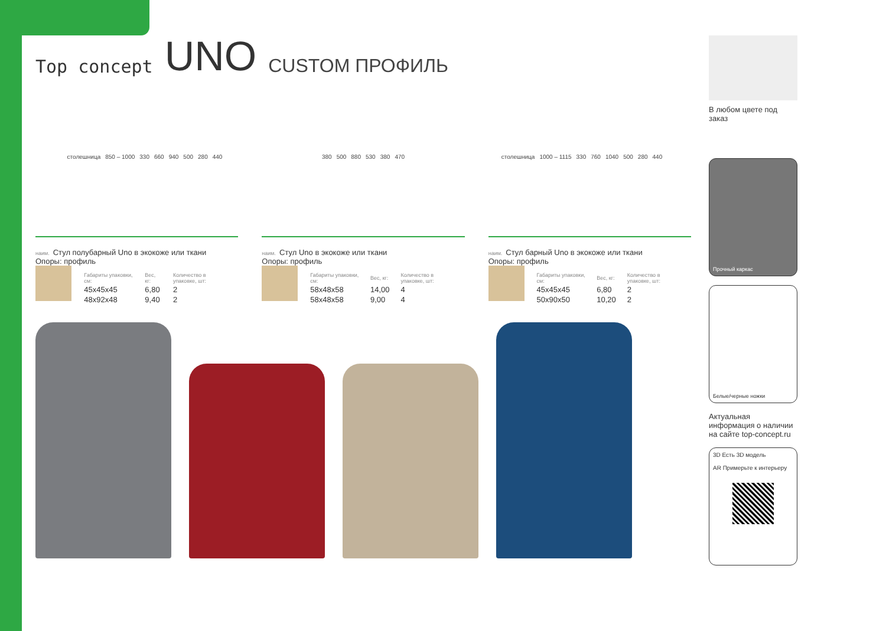Top concept UNO CUSTOM ПРОФИЛЬ
столешница 850 – 1000 330 660 940 500 280 440
380 500 880 530 380 470 столешница 1000 – 1115 330 760 1040 500 280 440
наим. Стул полубарный Uno в экокоже или ткани
Опоры: профиль
| Габариты упаковки, см: | Вес, кг: | Количество в упаковке, шт: |
| --- | --- | --- |
| 45x45x45 | 6,80 | 2 |
| 48x92x48 | 9,40 | 2 |
наим. Стул Uno в экокоже или ткани
Опоры: профиль
| Габариты упаковки, см: | Вес, кг: | Количество в упаковке, шт: |
| --- | --- | --- |
| 58x48x58 | 14,00 | 4 |
| 58x48x58 | 9,00 | 4 |
наим. Стул барный Uno в экокоже или ткани
Опоры: профиль
| Габариты упаковки, см: | Вес, кг: | Количество в упаковке, шт: |
| --- | --- | --- |
| 45x45x45 | 6,80 | 2 |
| 50x90x50 | 10,20 | 2 |
В любом цвете под заказ
Прочный каркас
Белые/черные ножки
Актуальная информация о наличии на сайте top-concept.ru
3D Есть 3D модель
AR Примерьте к интерьеру